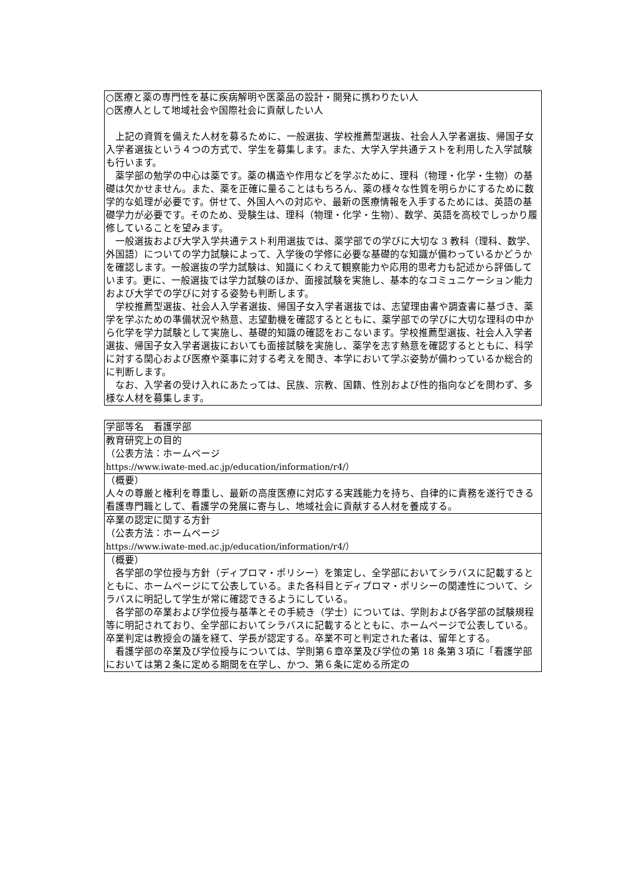○医療と薬の専門性を基に疾病解明や医薬品の設計・開発に携わりたい人
○医療人として地域社会や国際社会に貢献したい人
上記の資質を備えた人材を募るために、一般選抜、学校推薦型選抜、社会人入学者選抜、帰国子女入学者選抜という４つの方式で、学生を募集します。また、大学入学共通テストを利用した入学試験も行います。
薬学部の勉学の中心は薬です。薬の構造や作用などを学ぶために、理科（物理・化学・生物）の基礎は欠かせません。また、薬を正確に量ることはもちろん、薬の様々な性質を明らかにするために数学的な処理が必要です。併せて、外国人への対応や、最新の医療情報を入手するためには、英語の基礎学力が必要です。そのため、受験生は、理科（物理・化学・生物）、数学、英語を高校でしっかり履修していることを望みます。
一般選抜および大学入学共通テスト利用選抜では、薬学部での学びに大切な 3 教科（理科、数学、外国語）についての学力試験によって、入学後の学修に必要な基礎的な知識が備わっているかどうかを確認します。一般選抜の学力試験は、知識にくわえて観察能力や応用的思考力も記述から評価しています。更に、一般選抜では学力試験のほか、面接試験を実施し、基本的なコミュニケーション能力および大学での学びに対する姿勢も判断します。
学校推薦型選抜、社会人入学者選抜、帰国子女入学者選抜では、志望理由書や調査書に基づき、薬学を学ぶための準備状況や熱意、志望動機を確認するとともに、薬学部での学びに大切な理科の中から化学を学力試験として実施し、基礎的知識の確認をおこないます。学校推薦型選抜、社会人入学者選抜、帰国子女入学者選抜においても面接試験を実施し、薬学を志す熱意を確認するとともに、科学に対する関心および医療や薬事に対する考えを聞き、本学において学ぶ姿勢が備わっているか総合的に判断します。
なお、入学者の受け入れにあたっては、民族、宗教、国籍、性別および性的指向などを問わず、多様な人材を募集します。
| 学部等名 看護学部 |
| 教育研究上の目的 （公表方法：ホームページ https://www.iwate-med.ac.jp/education/information/r4/） |
| （概要） 人々の尊厳と権利を尊重し、最新の高度医療に対応する実践能力を持ち、自律的に責務を遂行できる看護専門職として、看護学の発展に寄与し、地域社会に貢献する人材を養成する。 |
| 卒業の認定に関する方針 （公表方法：ホームページ https://www.iwate-med.ac.jp/education/information/r4/） |
| （概要） 各学部の学位授与方針（ディプロマ・ポリシー）を策定し、全学部においてシラバスに記載するとともに、ホームページにて公表している。また各科目とディプロマ・ポリシーの関連性について、シラバスに明記して学生が常に確認できるようにしている。 各学部の卒業および学位授与基準とその手続き（学士）については、学則および各学部の試験規程等に明記されており、全学部においてシラバスに記載するとともに、ホームページで公表している。卒業判定は教授会の議を経て、学長が認定する。卒業不可と判定された者は、留年とする。 看護学部の卒業及び学位授与については、学則第６章卒業及び学位の第 18 条第３項に「看護学部においては第２条に定める期間を在学し、かつ、第６条に定める所定の |